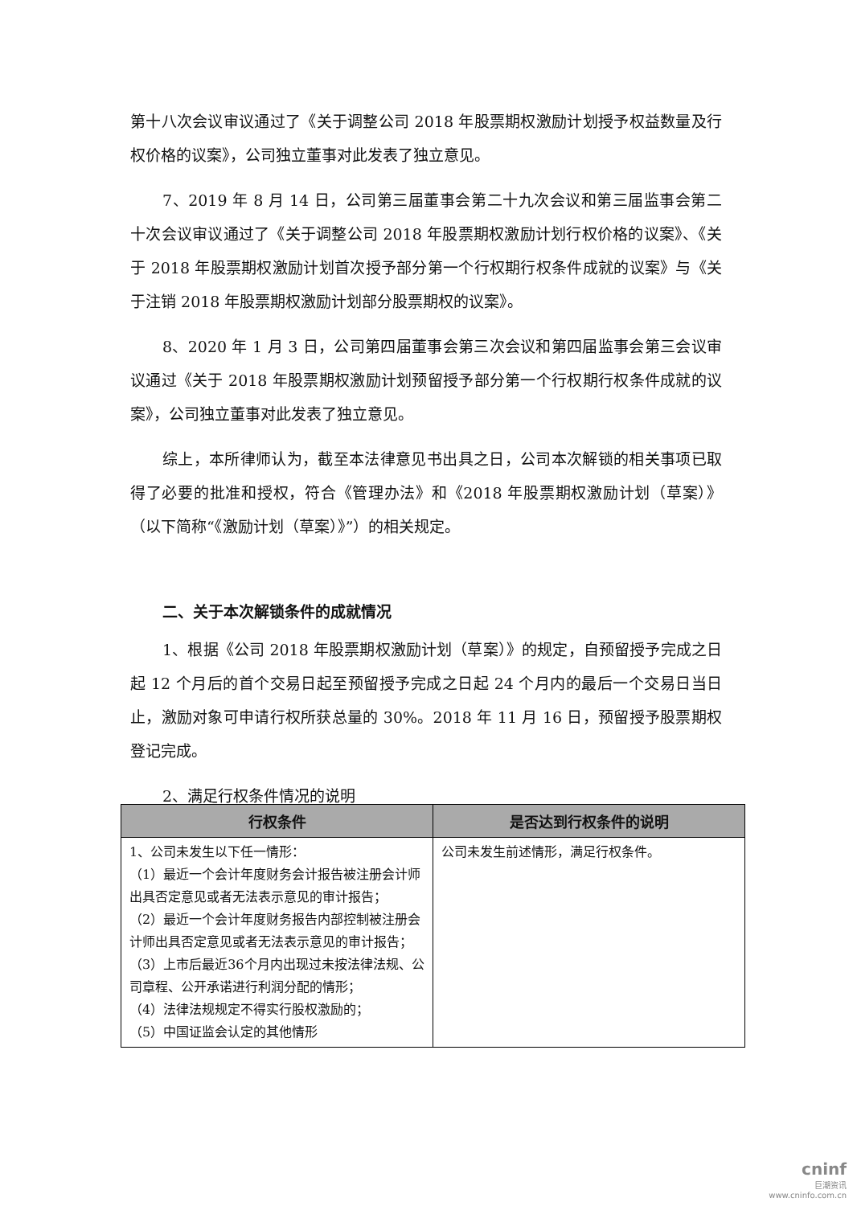第十八次会议审议通过了《关于调整公司 2018 年股票期权激励计划授予权益数量及行权价格的议案》，公司独立董事对此发表了独立意见。
7、2019 年 8 月 14 日，公司第三届董事会第二十九次会议和第三届监事会第二十次会议审议通过了《关于调整公司 2018 年股票期权激励计划行权价格的议案》、《关于 2018 年股票期权激励计划首次授予部分第一个行权期行权条件成就的议案》与《关于注销 2018 年股票期权激励计划部分股票期权的议案》。
8、2020 年 1 月 3 日，公司第四届董事会第三次会议和第四届监事会第三会议审议通过《关于 2018 年股票期权激励计划预留授予部分第一个行权期行权条件成就的议案》，公司独立董事对此发表了独立意见。
综上，本所律师认为，截至本法律意见书出具之日，公司本次解锁的相关事项已取得了必要的批准和授权，符合《管理办法》和《2018 年股票期权激励计划（草案）》（以下简称“《激励计划（草案）》”）的相关规定。
二、关于本次解锁条件的成就情况
1、根据《公司 2018 年股票期权激励计划（草案）》的规定，自预留授予完成之日起 12 个月后的首个交易日起至预留授予完成之日起 24 个月内的最后一个交易日当日止，激励对象可申请行权所获总量的 30%。2018 年 11 月 16 日，预留授予股票期权登记完成。
2、满足行权条件情况的说明
| 行权条件 | 是否达到行权条件的说明 |
| --- | --- |
| 1、公司未发生以下任一情形： （1）最近一个会计年度财务会计报告被注册会计师出具否定意见或者无法表示意见的审计报告； （2）最近一个会计年度财务报告内部控制被注册会计师出具否定意见或者无法表示意见的审计报告； （3）上市后最近36个月内出现过未按法律法规、公司章程、公开承诺进行利润分配的情形； （4）法律法规规定不得实行股权激励的； （5）中国证监会认定的其他情形 | 公司未发生前述情形，满足行权条件。 |
cninf
巨潮资讯
www.cninfo.com.cn